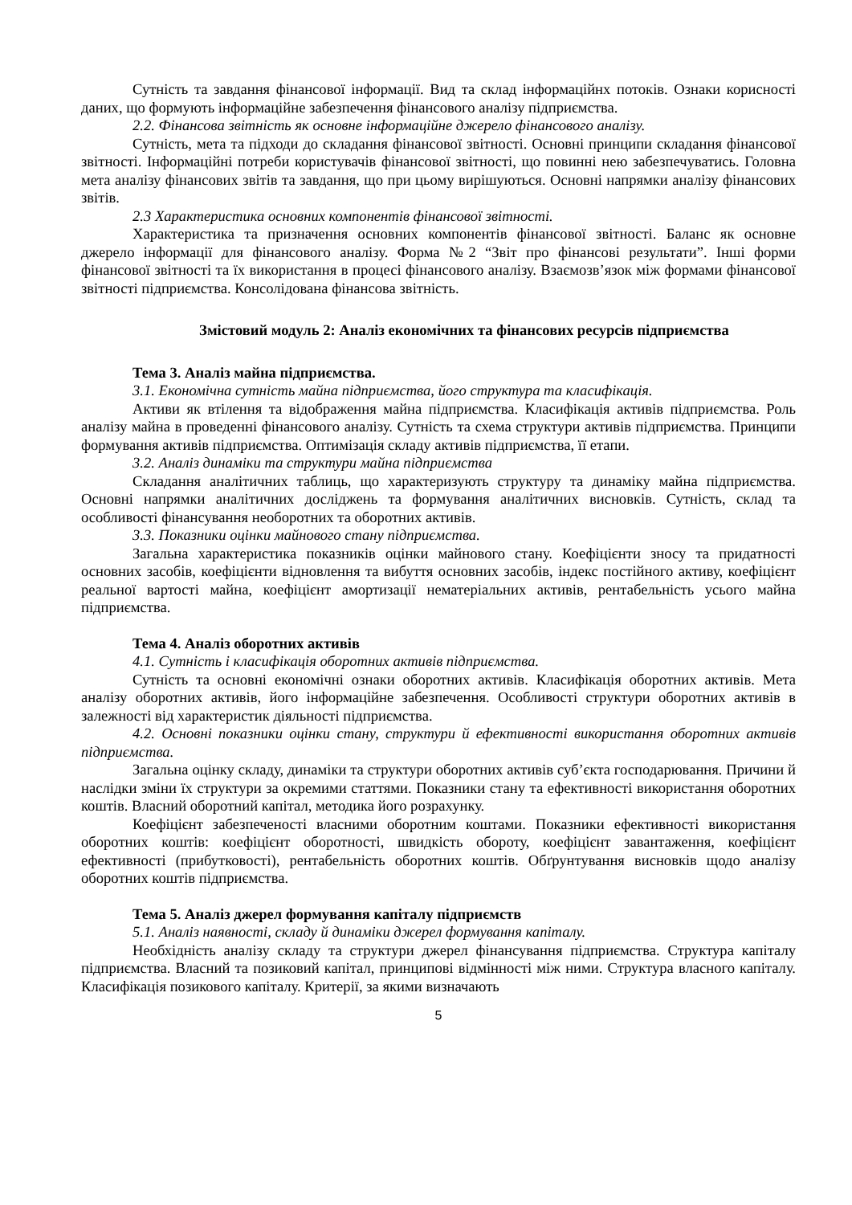Сутність та завдання фінансової інформації. Вид та склад інформаційнх потоків. Ознаки корисності даних, що формують інформаційне забезпечення фінансового аналізу підприємства.
2.2. Фінансова звітність як основне інформаційне джерело фінансового аналізу.
Сутність, мета та підходи до складання фінансової звітності. Основні принципи складання фінансової звітності. Інформаційні потреби користувачів фінансової звітності, що повинні нею забезпечуватись. Головна мета аналізу фінансових звітів та завдання, що при цьому вирішуються. Основні напрямки аналізу фінансових звітів.
2.3 Характеристика основних компонентів фінансової звітності.
Характеристика та призначення основних компонентів фінансової звітності. Баланс як основне джерело інформації для фінансового аналізу. Форма №2 “Звіт про фінансові результати”. Інші форми фінансової звітності та їх використання в процесі фінансового аналізу. Взаємозв’язок між формами фінансової звітності підприємства. Консолідована фінансова звітність.
Змістовий модуль 2: Аналіз економічних та фінансових ресурсів підприємства
Тема 3. Аналіз майна підприємства.
3.1. Економічна сутність майна підприємства, його структура та класифікація.
Активи як втілення та відображення майна підприємства. Класифікація активів підприємства. Роль аналізу майна в проведенні фінансового аналізу. Сутність та схема структури активів підприємства. Принципи формування активів підприємства. Оптимізація складу активів підприємства, її етапи.
3.2. Аналіз динаміки та структури майна підприємства
Складання аналітичних таблиць, що характеризують структуру та динаміку майна підприємства. Основні напрямки аналітичних досліджень та формування аналітичних висновків. Сутність, склад та особливості фінансування необоротних та оборотних активів.
3.3. Показники оцінки майнового стану підприємства.
Загальна характеристика показників оцінки майнового стану. Коефіцієнти зносу та придатності основних засобів, коефіцієнти відновлення та вибуття основних засобів, індекс постійного активу, коефіцієнт реальної вартості майна, коефіцієнт амортизації нематеріальних активів, рентабельність усього майна підприємства.
Тема 4. Аналіз оборотних активів
4.1. Сутність і класифікація оборотних активів підприємства.
Сутність та основні економічні ознаки оборотних активів. Класифікація оборотних активів. Мета аналізу оборотних активів, його інформаційне забезпечення. Особливості структури оборотних активів в залежності від характеристик діяльності підприємства.
4.2. Основні показники оцінки стану, структури й ефективності використання оборотних активів підприємства.
Загальна оцінку складу, динаміки та структури оборотних активів суб’єкта господарювання. Причини й наслідки зміни їх структури за окремими статтями. Показники стану та ефективності використання оборотних коштів. Власний оборотний капітал, методика його розрахунку.
Коефіцієнт забезпеченості власними оборотним коштами. Показники ефективності використання оборотних коштів: коефіцієнт оборотності, швидкість обороту, коефіцієнт завантаження, коефіцієнт ефективності (прибутковості), рентабельність оборотних коштів. Обґрунтування висновків щодо аналізу оборотних коштів підприємства.
Тема 5. Аналіз джерел формування капіталу підприємств
5.1. Аналіз наявності, складу й динаміки джерел формування капіталу.
Необхідність аналізу складу та структури джерел фінансування підприємства. Структура капіталу підприємства. Власний та позиковий капітал, принципові відмінності між ними. Структура власного капіталу. Класифікація позикового капіталу. Критерії, за якими визначають
5